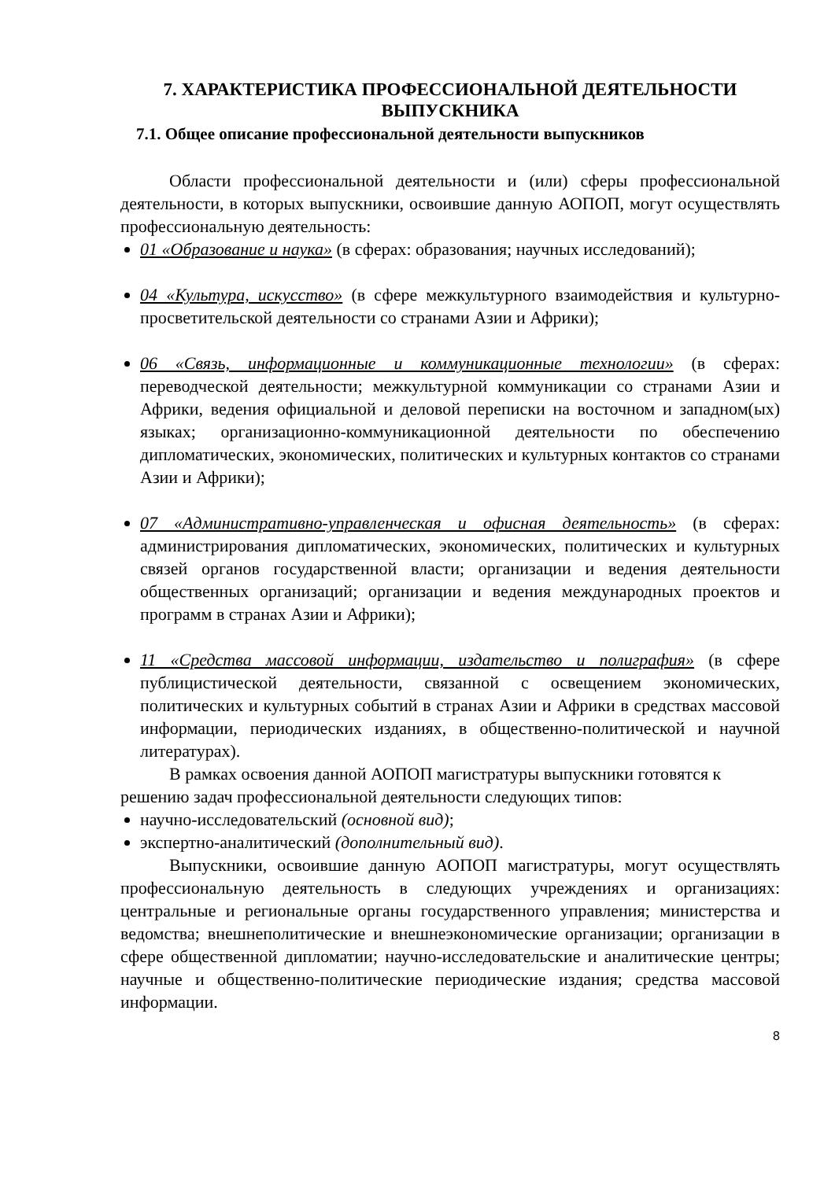7. ХАРАКТЕРИСТИКА ПРОФЕССИОНАЛЬНОЙ ДЕЯТЕЛЬНОСТИ ВЫПУСКНИКА
7.1. Общее описание профессиональной деятельности выпускников
Области профессиональной деятельности и (или) сферы профессиональной деятельности, в которых выпускники, освоившие данную АОПОП, могут осуществлять профессиональную деятельность:
01 «Образование и наука» (в сферах: образования; научных исследований);
04 «Культура, искусство» (в сфере межкультурного взаимодействия и культурно-просветительской деятельности со странами Азии и Африки);
06 «Связь, информационные и коммуникационные технологии» (в сферах: переводческой деятельности; межкультурной коммуникации со странами Азии и Африки, ведения официальной и деловой переписки на восточном и западном(ых) языках; организационно-коммуникационной деятельности по обеспечению дипломатических, экономических, политических и культурных контактов со странами Азии и Африки);
07 «Административно-управленческая и офисная деятельность» (в сферах: администрирования дипломатических, экономических, политических и культурных связей органов государственной власти; организации и ведения деятельности общественных организаций; организации и ведения международных проектов и программ в странах Азии и Африки);
11 «Средства массовой информации, издательство и полиграфия» (в сфере публицистической деятельности, связанной с освещением экономических, политических и культурных событий в странах Азии и Африки в средствах массовой информации, периодических изданиях, в общественно-политической и научной литературах).
В рамках освоения данной АОПОП магистратуры выпускники готовятся к решению задач профессиональной деятельности следующих типов:
научно-исследовательский (основной вид);
экспертно-аналитический (дополнительный вид).
Выпускники, освоившие данную АОПОП магистратуры, могут осуществлять профессиональную деятельность в следующих учреждениях и организациях: центральные и региональные органы государственного управления; министерства и ведомства; внешнеполитические и внешнеэкономические организации; организации в сфере общественной дипломатии; научно-исследовательские и аналитические центры; научные и общественно-политические периодические издания; средства массовой информации.
8